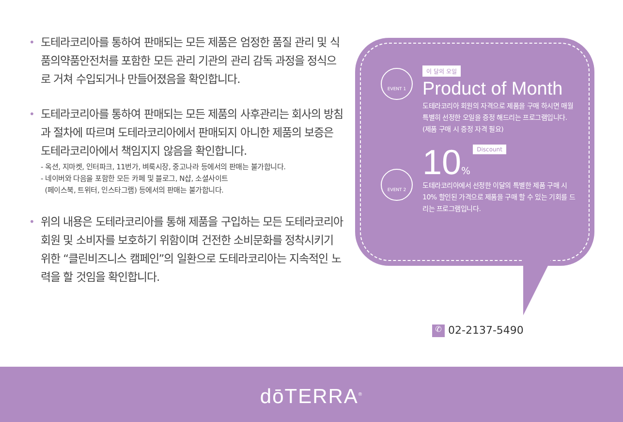•
도테라코리아를 통하여 판매되는 모든 제품은 엄정한 품질 관리 및 식품의약품안전처를 포함한 모든 관리 기관의 관리 감독 과정을 정식으로 거쳐 수입되거나 만들어졌음을 확인합니다.
•
도테라코리아를 통하여 판매되는 모든 제품의 사후관리는 회사의 방침과 절차에 따르며 도테라코리아에서 판매되지 아니한 제품의 보증은 도테라코리아에서 책임지지 않음을 확인합니다.
- 옥션, 지마켓, 인터파크, 11번가, 벼룩시장, 중고나라 등에서의 판매는 불가합니다.
- 네이버와 다음을 포함한 모든 카페 및 블로그, N샵, 소셜사이트
(페이스북, 트위터, 인스타그램) 등에서의 판매는 불가합니다.
•
위의 내용은 도테라코리아를 통해 제품을 구입하는 모든 도테라코리아 회원 및 소비자를 보호하기 위함이며 건전한 소비문화를 정착시키기 위한 “클린비즈니스 캠페인”의 일환으로 도테라코리아는 지속적인 노력을 할 것임을 확인합니다.
EVENT 1
EVENT 2
이 달의 오일
Product of Month
도테라코리아 회원의 자격으로 제품을 구매 하시면 매월 특별히 선정한 오일을 증정 해드리는 프로그램입니다.
(제품 구매 시 증정 자격 필요)
10% Discount
도테라코리아에서 선정한 이달의 특별한 제품 구매 시 10% 할인된 가격으로 제품을 구매 할 수 있는 기회를 드리는 프로그램입니다.
✆ 02-2137-5490
dōTERRA<sup>®</sup>